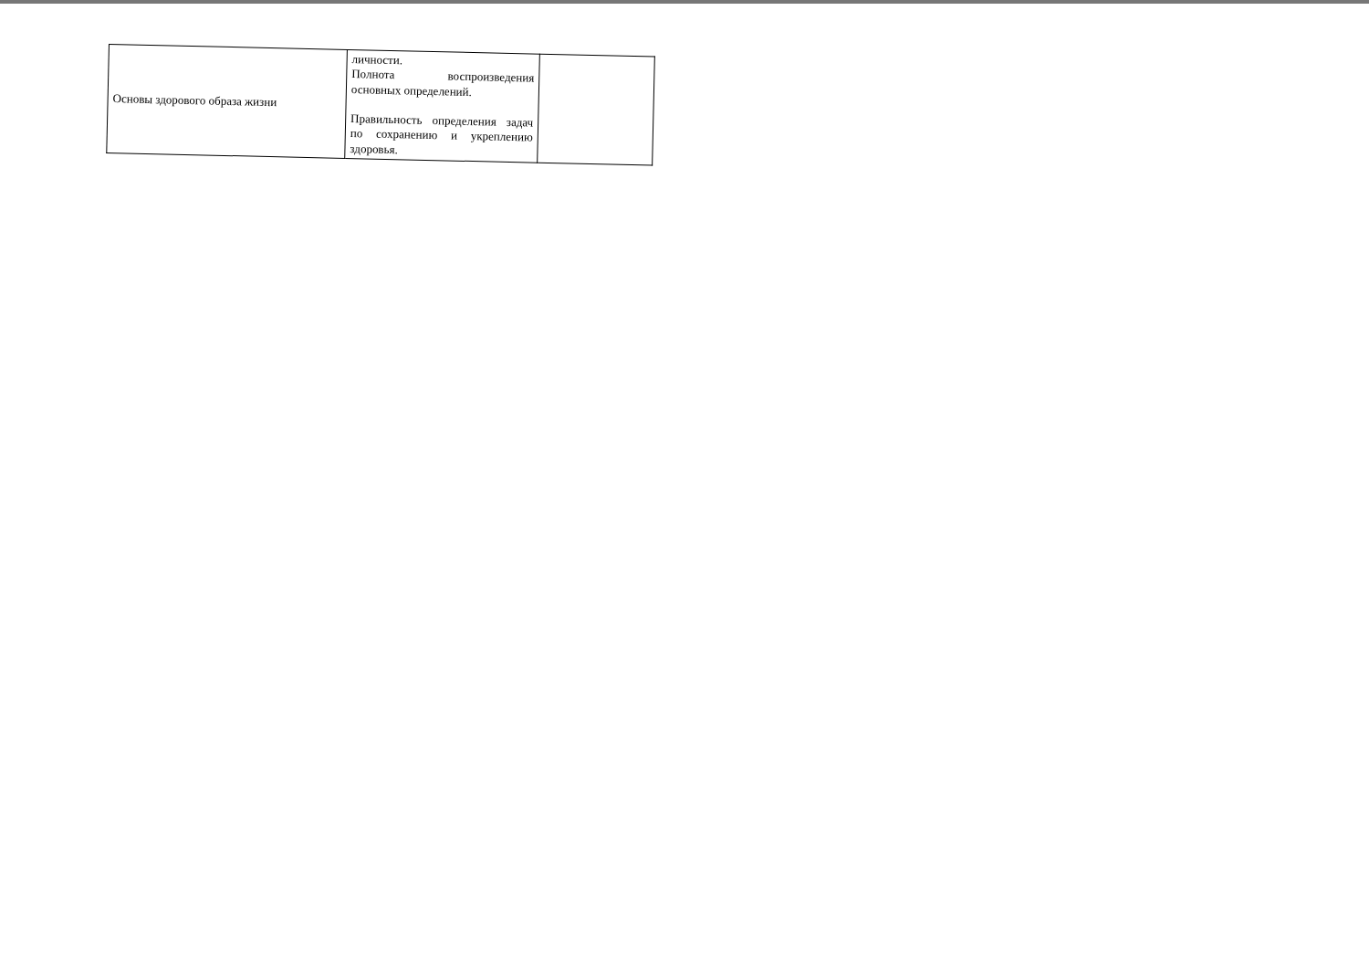| Основы здорового образа жизни | личности. Полнота воспроизведения основных определений. Правильность определения задач по сохранению и укреплению здоровья. | |